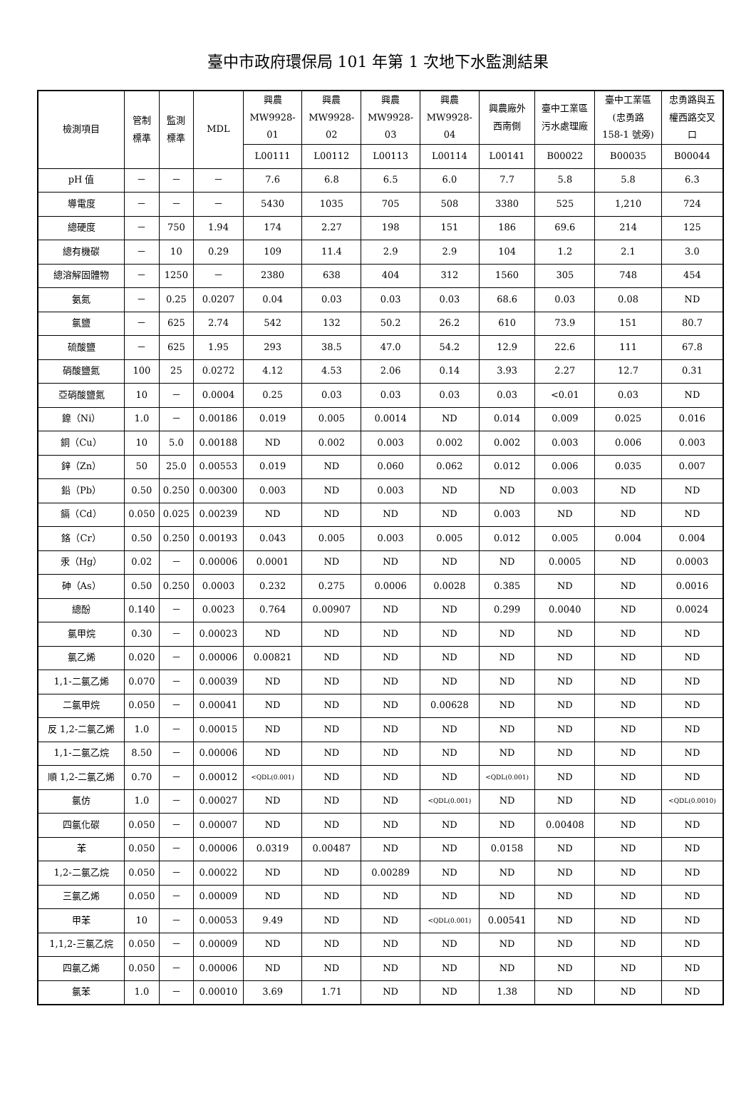臺中市政府環保局 101 年第 1 次地下水監測結果
| 檢測項目 | 管制 標準 | 監測 標準 | MDL | 興農 MW9928- 01 | 興農 MW9928- 02 | 興農 MW9928- 03 | 興農 MW9928- 04 | 興農廠外 西南側 | 臺中工業區 污水處理廠 | 臺中工業區 (忠勇路 158-1 號旁) | 忠勇路與五 權西路交叉 口 |
| --- | --- | --- | --- | --- | --- | --- | --- | --- | --- | --- | --- |
| | | | | L00111 | L00112 | L00113 | L00114 | L00141 | B00022 | B00035 | B00044 |
| pH 值 | － | － | － | 7.6 | 6.8 | 6.5 | 6.0 | 7.7 | 5.8 | 5.8 | 6.3 |
| 導電度 | － | － | － | 5430 | 1035 | 705 | 508 | 3380 | 525 | 1,210 | 724 |
| 總硬度 | － | 750 | 1.94 | 174 | 2.27 | 198 | 151 | 186 | 69.6 | 214 | 125 |
| 總有機碳 | － | 10 | 0.29 | 109 | 11.4 | 2.9 | 2.9 | 104 | 1.2 | 2.1 | 3.0 |
| 總溶解固體物 | － | 1250 | － | 2380 | 638 | 404 | 312 | 1560 | 305 | 748 | 454 |
| 氨氮 | － | 0.25 | 0.0207 | 0.04 | 0.03 | 0.03 | 0.03 | 68.6 | 0.03 | 0.08 | ND |
| 氯鹽 | － | 625 | 2.74 | 542 | 132 | 50.2 | 26.2 | 610 | 73.9 | 151 | 80.7 |
| 硫酸鹽 | － | 625 | 1.95 | 293 | 38.5 | 47.0 | 54.2 | 12.9 | 22.6 | 111 | 67.8 |
| 硝酸鹽氮 | 100 | 25 | 0.0272 | 4.12 | 4.53 | 2.06 | 0.14 | 3.93 | 2.27 | 12.7 | 0.31 |
| 亞硝酸鹽氮 | 10 | － | 0.0004 | 0.25 | 0.03 | 0.03 | 0.03 | 0.03 | <0.01 | 0.03 | ND |
| 鎳（Ni） | 1.0 | － | 0.00186 | 0.019 | 0.005 | 0.0014 | ND | 0.014 | 0.009 | 0.025 | 0.016 |
| 銅（Cu） | 10 | 5.0 | 0.00188 | ND | 0.002 | 0.003 | 0.002 | 0.002 | 0.003 | 0.006 | 0.003 |
| 鋅（Zn） | 50 | 25.0 | 0.00553 | 0.019 | ND | 0.060 | 0.062 | 0.012 | 0.006 | 0.035 | 0.007 |
| 鉛（Pb） | 0.50 | 0.250 | 0.00300 | 0.003 | ND | 0.003 | ND | ND | 0.003 | ND | ND |
| 鎘（Cd） | 0.050 | 0.025 | 0.00239 | ND | ND | ND | ND | 0.003 | ND | ND | ND |
| 鉻（Cr） | 0.50 | 0.250 | 0.00193 | 0.043 | 0.005 | 0.003 | 0.005 | 0.012 | 0.005 | 0.004 | 0.004 |
| 汞（Hg） | 0.02 | － | 0.00006 | 0.0001 | ND | ND | ND | ND | 0.0005 | ND | 0.0003 |
| 砷（As） | 0.50 | 0.250 | 0.0003 | 0.232 | 0.275 | 0.0006 | 0.0028 | 0.385 | ND | ND | 0.0016 |
| 總酚 | 0.140 | － | 0.0023 | 0.764 | 0.00907 | ND | ND | 0.299 | 0.0040 | ND | 0.0024 |
| 氯甲烷 | 0.30 | － | 0.00023 | ND | ND | ND | ND | ND | ND | ND | ND |
| 氯乙烯 | 0.020 | － | 0.00006 | 0.00821 | ND | ND | ND | ND | ND | ND | ND |
| 1,1-二氯乙烯 | 0.070 | － | 0.00039 | ND | ND | ND | ND | ND | ND | ND | ND |
| 二氯甲烷 | 0.050 | － | 0.00041 | ND | ND | ND | 0.00628 | ND | ND | ND | ND |
| 反 1,2-二氯乙烯 | 1.0 | － | 0.00015 | ND | ND | ND | ND | ND | ND | ND | ND |
| 1,1-二氯乙烷 | 8.50 | － | 0.00006 | ND | ND | ND | ND | ND | ND | ND | ND |
| 順 1,2-二氯乙烯 | 0.70 | － | 0.00012 | <QDL(0.001) | ND | ND | ND | <QDL(0.001) | ND | ND | ND |
| 氯仿 | 1.0 | － | 0.00027 | ND | ND | ND | <QDL(0.001) | ND | ND | ND | <QDL(0.0010) |
| 四氯化碳 | 0.050 | － | 0.00007 | ND | ND | ND | ND | ND | 0.00408 | ND | ND |
| 苯 | 0.050 | － | 0.00006 | 0.0319 | 0.00487 | ND | ND | 0.0158 | ND | ND | ND |
| 1,2-二氯乙烷 | 0.050 | － | 0.00022 | ND | ND | 0.00289 | ND | ND | ND | ND | ND |
| 三氯乙烯 | 0.050 | － | 0.00009 | ND | ND | ND | ND | ND | ND | ND | ND |
| 甲苯 | 10 | － | 0.00053 | 9.49 | ND | ND | <QDL(0.001) | 0.00541 | ND | ND | ND |
| 1,1,2-三氯乙烷 | 0.050 | － | 0.00009 | ND | ND | ND | ND | ND | ND | ND | ND |
| 四氯乙烯 | 0.050 | － | 0.00006 | ND | ND | ND | ND | ND | ND | ND | ND |
| 氯苯 | 1.0 | － | 0.00010 | 3.69 | 1.71 | ND | ND | 1.38 | ND | ND | ND |